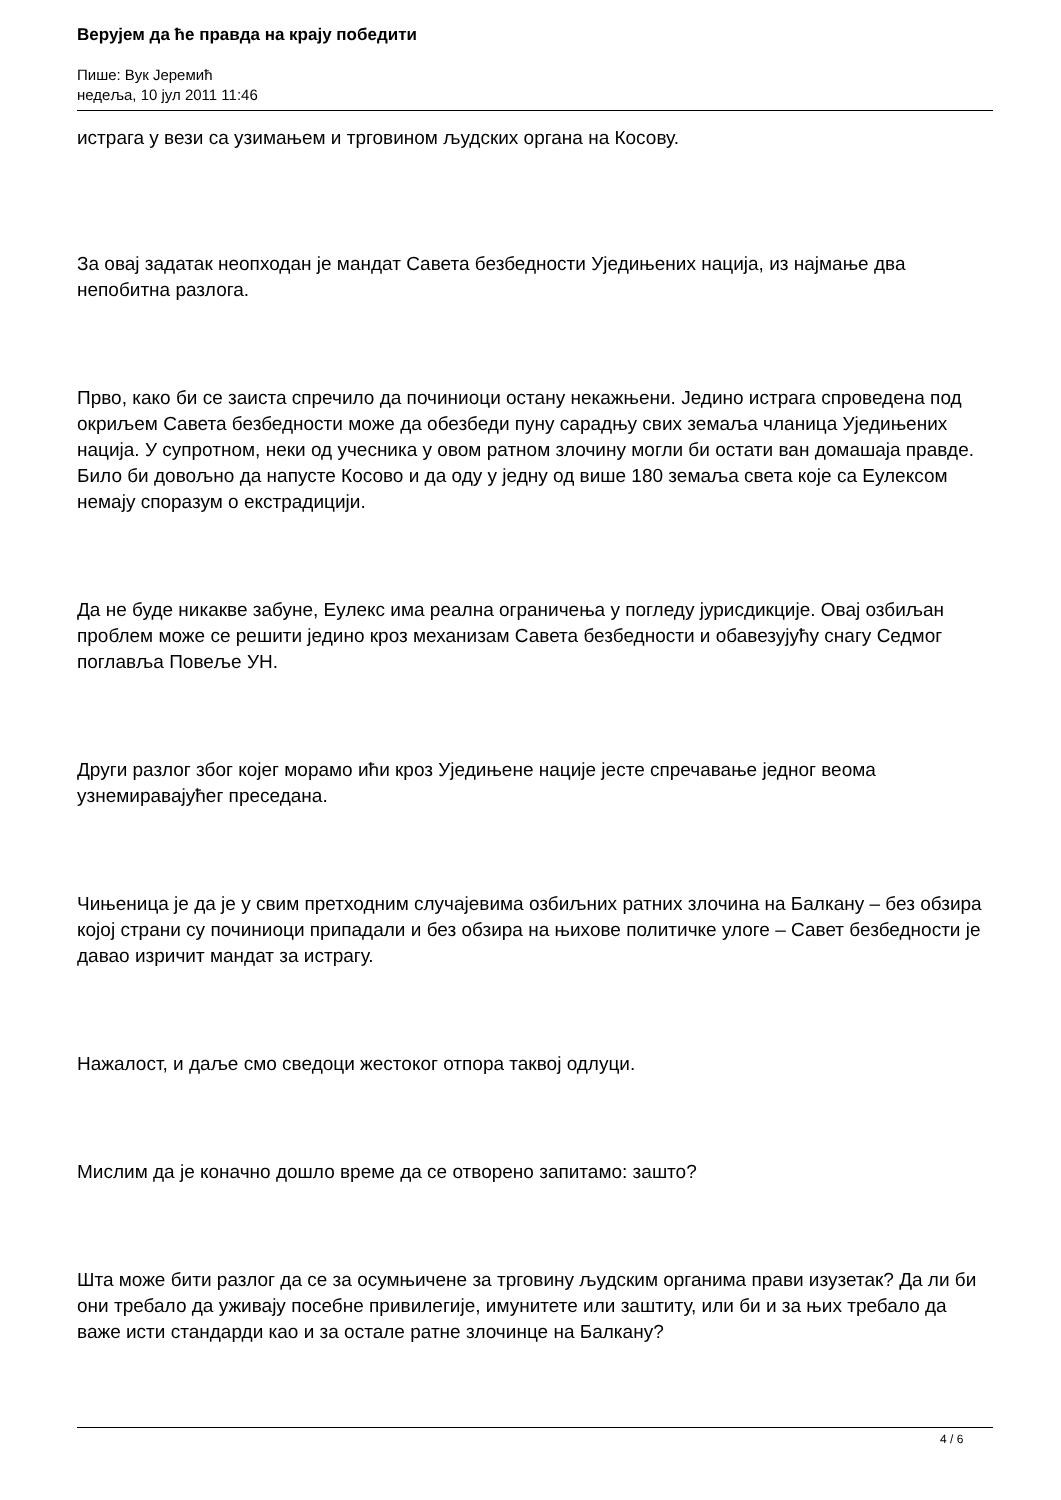Верујем да ће правда на крају победити
Пише: Вук Јеремић
недеља, 10 јул 2011 11:46
истрага у вези са узимањем и трговином људских органа на Косову.
За овај задатак неопходан је мандат Савета безбедности Уједињених нација, из најмање два непобитна разлога.
Прво, како би се заиста спречило да починиоци остану некажњени. Једино истрага спроведена под окриљем Савета безбедности може да обезбеди пуну сарадњу свих земаља чланица Уједињених нација. У супротном, неки од учесника у овом ратном злочину могли би остати ван домашаја правде. Било би довољно да напусте Косово и да оду у једну од више 180 земаља света које са Еулексом немају споразум о екстрадицији.
Да не буде никакве забуне, Еулекс има реална ограничења у погледу јурисдикције. Овај озбиљан проблем може се решити једино кроз механизам Савета безбедности и обавезујућу снагу Седмог поглавља Повеље УН.
Други разлог због којег морамо ићи кроз Уједињене нације јесте спречавање једног веома узнемиравајућег преседана.
Чињеница је да је у свим претходним случајевима озбиљних ратних злочина на Балкану – без обзира којој страни су починиоци припадали и без обзира на њихове политичке улоге – Савет безбедности је давао изричит мандат за истрагу.
Нажалост, и даље смо сведоци жестоког отпора таквој одлуци.
Мислим да је коначно дошло време да се отворено запитамо: зашто?
Шта може бити разлог да се за осумњичене за трговину људским органима прави изузетак? Да ли би они требало да уживају посебне привилегије, имунитете или заштиту, или би и за њих требало да важе исти стандарди као и за остале ратне злочинце на Балкану?
4 / 6